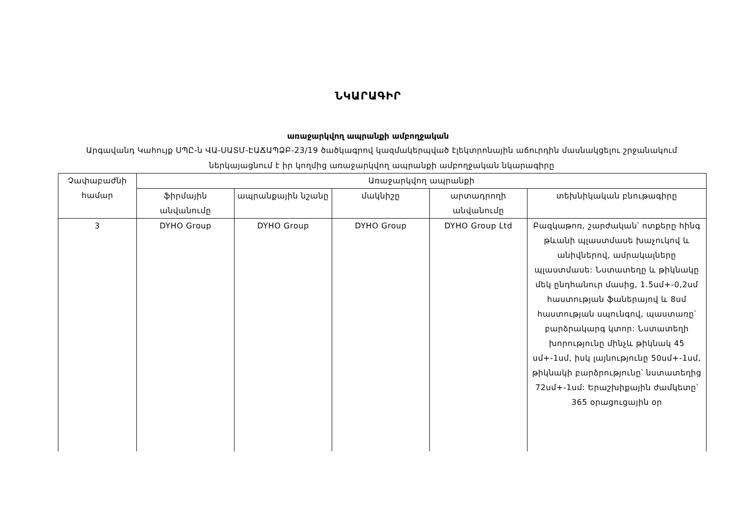ՆԿԱՐԱԳԻՐ
առաջարկվող ապրանքի ամբողջական
Արգավանդ Կահույք ՍՊԸ-ն ՎԱ-ՍԱՏՄ-ԷԱՃԱՊՁԲ-23/19 ծածկագրով կազմակերպված էլեկտրոնային աճուրդին մասնակցելու շրջանակում ներկայացնում է իր կողմից առաջարկվող ապրանքի ամբողջական նկարագիրը
| Չափաբաժնի համար | Առաջարկվող ապրանքի | | | | |
| --- | --- | --- | --- | --- | --- |
| | ֆիրմային անվանումը | ապրանքային նշանը | մակնիշը | արտադրողի անվանումը | տեխնիկական բնութագիրը |
| 3 | DYHO Group | DYHO Group | DYHO Group | DYHO Group Ltd | Բազկաթոռ, շարժական՝ ոտքերը հինգ թևանի պլաստմասե խաչուկով և անիվներով, ամրակալները պլաստմասե: Նստատեղը և թիկնակը մեկ ընդհանուր մասից, 1.5սմ+-0,2սմ հաստության ֆաներայով և 8սմ հաստության սպունգով, պաստառը՝ բարձրակարգ կտոր: Նստատեղի խորությունը մինչև թիկնակ 45 սմ+-1սմ, իսկ լայնությունը 50սմ+-1սմ, թիկնակի բարձրությունը՝ նստատեղից 72սմ+-1սմ: Երաշխիքային ժամկետը՝ 365 օրացուցային օր |